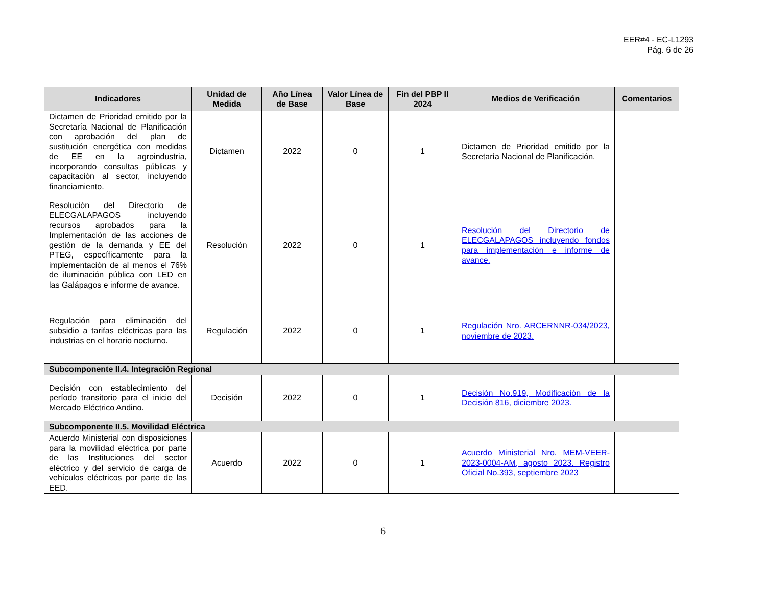EER#4 - EC-L1293
Pág. 6 de 26
| Indicadores | Unidad de Medida | Año Línea de Base | Valor Línea de Base | Fin del PBP II 2024 | Medios de Verificación | Comentarios |
| --- | --- | --- | --- | --- | --- | --- |
| Dictamen de Prioridad emitido por la Secretaría Nacional de Planificación con aprobación del plan de sustitución energética con medidas de EE en la agroindustria, incorporando consultas públicas y capacitación al sector, incluyendo financiamiento. | Dictamen | 2022 | 0 | 1 | Dictamen de Prioridad emitido por la Secretaría Nacional de Planificación. | |
| Resolución del Directorio de ELECGALAPAGOS incluyendo recursos aprobados para la Implementación de las acciones de gestión de la demanda y EE del PTEG, específicamente para la implementación de al menos el 76% de iluminación pública con LED en las Galápagos e informe de avance. | Resolución | 2022 | 0 | 1 | Resolución del Directorio de ELECGALAPAGOS incluyendo fondos para implementación e informe de avance. | |
| Regulación para eliminación del subsidio a tarifas eléctricas para las industrias en el horario nocturno. | Regulación | 2022 | 0 | 1 | Regulación Nro. ARCERNNR-034/2023, noviembre de 2023. | |
| Subcomponente II.4. Integración Regional | | | | | | |
| Decisión con establecimiento del período transitorio para el inicio del Mercado Eléctrico Andino. | Decisión | 2022 | 0 | 1 | Decisión No.919, Modificación de la Decisión 816, diciembre 2023. | |
| Subcomponente II.5. Movilidad Eléctrica | | | | | | |
| Acuerdo Ministerial con disposiciones para la movilidad eléctrica por parte de las Instituciones del sector eléctrico y del servicio de carga de vehículos eléctricos por parte de las EED. | Acuerdo | 2022 | 0 | 1 | Acuerdo Ministerial Nro. MEM-VEER-2023-0004-AM, agosto 2023. Registro Oficial No.393, septiembre 2023 | |
6